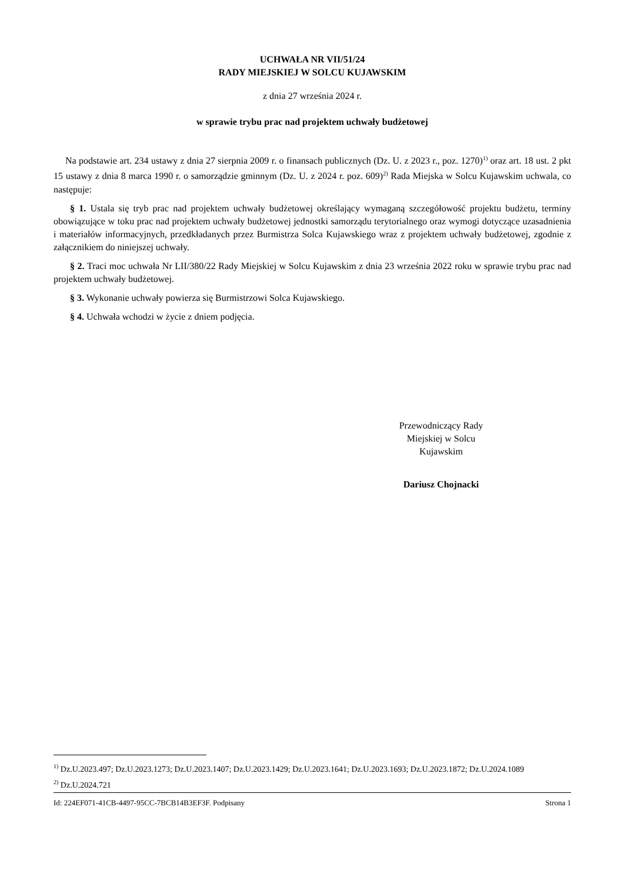UCHWAŁA NR VII/51/24
RADY MIEJSKIEJ W SOLCU KUJAWSKIM
z dnia 27 września 2024 r.
w sprawie trybu prac nad projektem uchwały budżetowej
Na podstawie art. 234 ustawy z dnia 27 sierpnia 2009 r. o finansach publicznych (Dz. U. z 2023 r., poz. 1270)<sup>1)</sup> oraz art. 18 ust. 2 pkt 15 ustawy z dnia 8 marca 1990 r. o samorządzie gminnym (Dz. U. z 2024 r. poz. 609)<sup>2)</sup> Rada Miejska w Solcu Kujawskim uchwala, co następuje:
§ 1. Ustala się tryb prac nad projektem uchwały budżetowej określający wymaganą szczegółowość projektu budżetu, terminy obowiązujące w toku prac nad projektem uchwały budżetowej jednostki samorządu terytorialnego oraz wymogi dotyczące uzasadnienia i materiałów informacyjnych, przedkładanych przez Burmistrza Solca Kujawskiego wraz z projektem uchwały budżetowej, zgodnie z załącznikiem do niniejszej uchwały.
§ 2. Traci moc uchwała Nr LII/380/22 Rady Miejskiej w Solcu Kujawskim z dnia 23 września 2022 roku w sprawie trybu prac nad projektem uchwały budżetowej.
§ 3. Wykonanie uchwały powierza się Burmistrzowi Solca Kujawskiego.
§ 4. Uchwała wchodzi w życie z dniem podjęcia.
Przewodniczący Rady
Miejskiej w Solcu
Kujawskim
Dariusz Chojnacki
<sup>1)</sup> Dz.U.2023.497; Dz.U.2023.1273; Dz.U.2023.1407; Dz.U.2023.1429; Dz.U.2023.1641; Dz.U.2023.1693; Dz.U.2023.1872; Dz.U.2024.1089
<sup>2)</sup> Dz.U.2024.721
Id: 224EF071-41CB-4497-95CC-7BCB14B3EF3F. Podpisany Strona 1